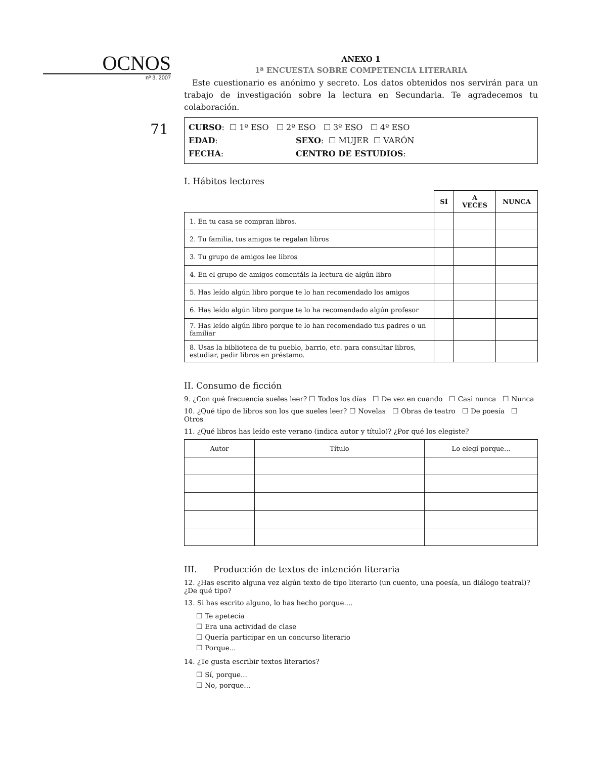OCNOS
nº 3. 2007
71
ANEXO 1
1ª ENCUESTA SOBRE COMPETENCIA LITERARIA
Este cuestionario es anónimo y secreto. Los datos obtenidos nos servirán para un trabajo de investigación sobre la lectura en Secundaria. Te agradecemos tu colaboración.
CURSO: ☐ 1º ESO ☐ 2º ESO ☐ 3º ESO ☐ 4º ESO
EDAD: SEXO: ☐ MUJER ☐ VARÓN
FECHA: CENTRO DE ESTUDIOS:
I. Hábitos lectores
| | SÍ | A VECES | NUNCA |
| --- | --- | --- | --- |
| 1. En tu casa se compran libros. | | | |
| 2. Tu familia, tus amigos te regalan libros | | | |
| 3. Tu grupo de amigos lee libros | | | |
| 4. En el grupo de amigos comentáis la lectura de algún libro | | | |
| 5. Has leído algún libro porque te lo han recomendado los amigos | | | |
| 6. Has leído algún libro porque te lo ha recomendado algún profesor | | | |
| 7. Has leído algún libro porque te lo han recomendado tus padres o un familiar | | | |
| 8. Usas la biblioteca de tu pueblo, barrio, etc. para consultar libros, estudiar, pedir libros en préstamo. | | | |
II. Consumo de ficción
9. ¿Con qué frecuencia sueles leer? ☐ Todos los días ☐ De vez en cuando ☐ Casi nunca ☐ Nunca
10. ¿Qué tipo de libros son los que sueles leer? ☐ Novelas ☐ Obras de teatro ☐ De poesía ☐ Otros
11. ¿Qué libros has leído este verano (indica autor y título)? ¿Por qué los elegiste?
| Autor | Título | Lo elegí porque... |
III. Producción de textos de intención literaria
12. ¿Has escrito alguna vez algún texto de tipo literario (un cuento, una poesía, un diálogo teatral)? ¿De qué tipo?
13. Si has escrito alguno, lo has hecho porque....
☐ Te apetecía
☐ Era una actividad de clase
☐ Quería participar en un concurso literario
☐ Porque...
14. ¿Te gusta escribir textos literarios?
☐ Sí, porque...
☐ No, porque...